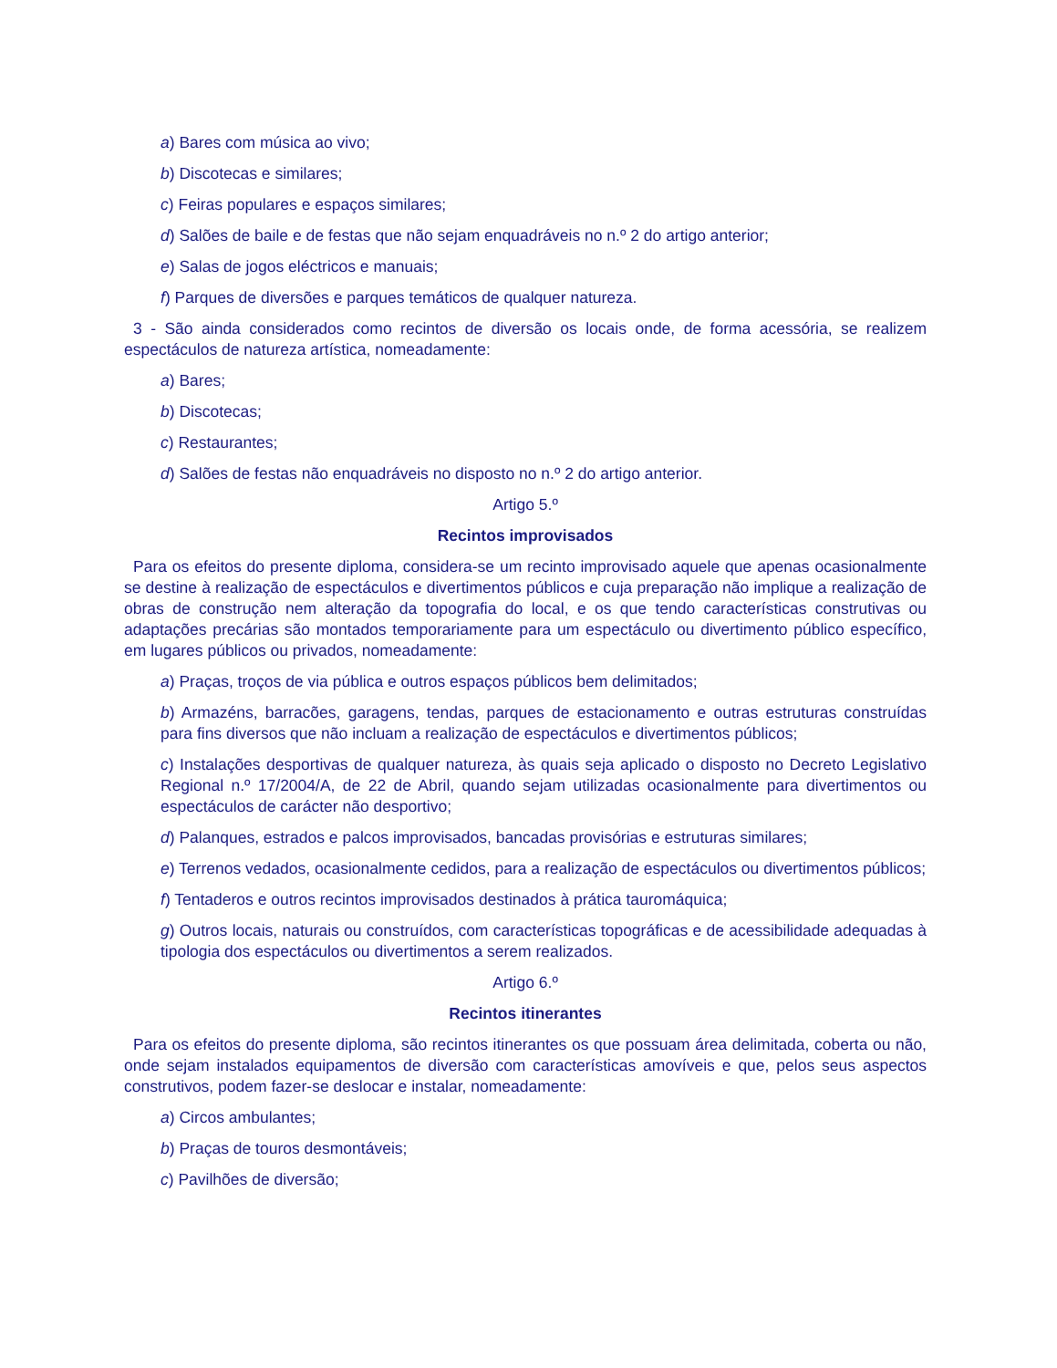a) Bares com música ao vivo;
b) Discotecas e similares;
c) Feiras populares e espaços similares;
d) Salões de baile e de festas que não sejam enquadráveis no n.º 2 do artigo anterior;
e) Salas de jogos eléctricos e manuais;
f) Parques de diversões e parques temáticos de qualquer natureza.
3 - São ainda considerados como recintos de diversão os locais onde, de forma acessória, se realizem espectáculos de natureza artística, nomeadamente:
a) Bares;
b) Discotecas;
c) Restaurantes;
d) Salões de festas não enquadráveis no disposto no n.º 2 do artigo anterior.
Artigo 5.º
Recintos improvisados
Para os efeitos do presente diploma, considera-se um recinto improvisado aquele que apenas ocasionalmente se destine à realização de espectáculos e divertimentos públicos e cuja preparação não implique a realização de obras de construção nem alteração da topografia do local, e os que tendo características construtivas ou adaptações precárias são montados temporariamente para um espectáculo ou divertimento público específico, em lugares públicos ou privados, nomeadamente:
a) Praças, troços de via pública e outros espaços públicos bem delimitados;
b) Armazéns, barracões, garagens, tendas, parques de estacionamento e outras estruturas construídas para fins diversos que não incluam a realização de espectáculos e divertimentos públicos;
c) Instalações desportivas de qualquer natureza, às quais seja aplicado o disposto no Decreto Legislativo Regional n.º 17/2004/A, de 22 de Abril, quando sejam utilizadas ocasionalmente para divertimentos ou espectáculos de carácter não desportivo;
d) Palanques, estrados e palcos improvisados, bancadas provisórias e estruturas similares;
e) Terrenos vedados, ocasionalmente cedidos, para a realização de espectáculos ou divertimentos públicos;
f) Tentaderos e outros recintos improvisados destinados à prática tauromáquica;
g) Outros locais, naturais ou construídos, com características topográficas e de acessibilidade adequadas à tipologia dos espectáculos ou divertimentos a serem realizados.
Artigo 6.º
Recintos itinerantes
Para os efeitos do presente diploma, são recintos itinerantes os que possuam área delimitada, coberta ou não, onde sejam instalados equipamentos de diversão com características amovíveis e que, pelos seus aspectos construtivos, podem fazer-se deslocar e instalar, nomeadamente:
a) Circos ambulantes;
b) Praças de touros desmontáveis;
c) Pavilhões de diversão;